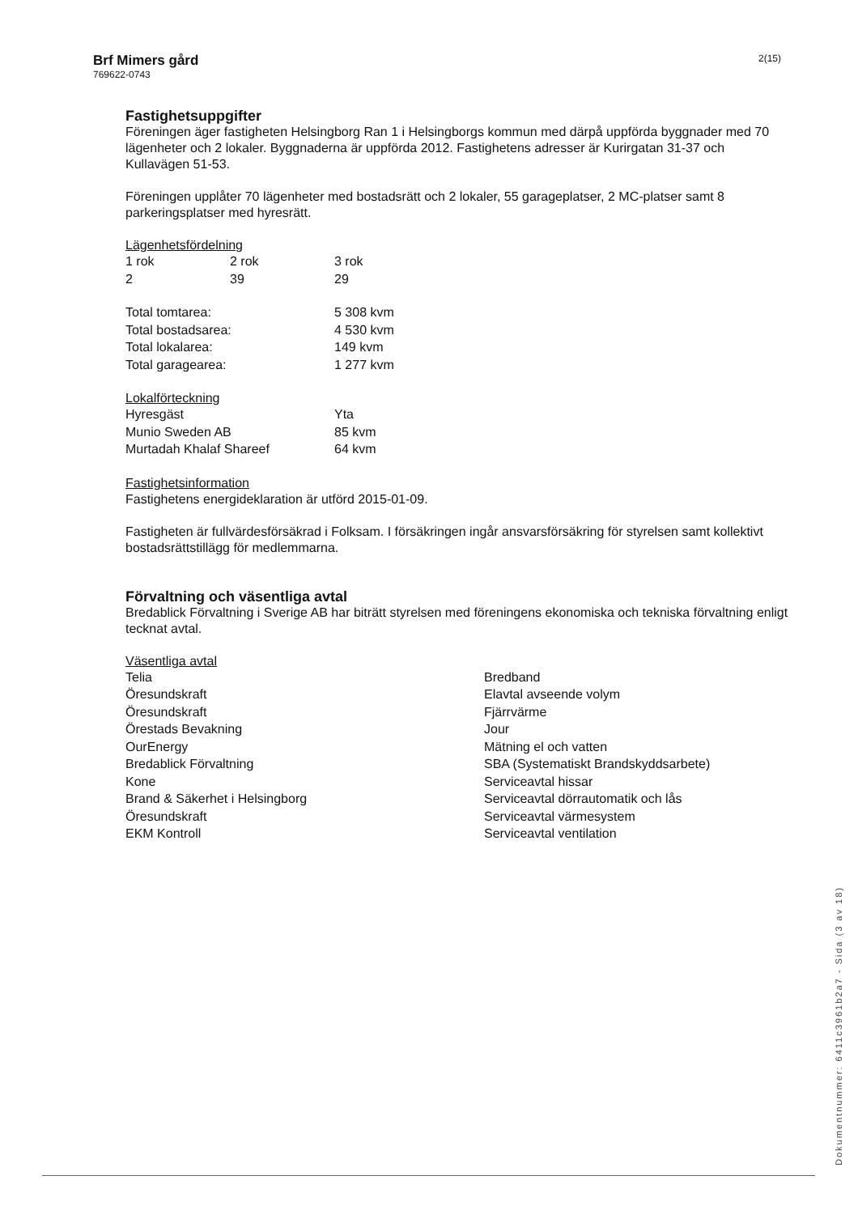Brf Mimers gård
769622-0743
2(15)
Fastighetsuppgifter
Föreningen äger fastigheten Helsingborg Ran 1 i Helsingborgs kommun med därpå uppförda byggnader med 70 lägenheter och 2 lokaler. Byggnaderna är uppförda 2012. Fastighetens adresser är Kurirgatan 31-37 och Kullavägen 51-53.
Föreningen upplåter 70 lägenheter med bostadsrätt och 2 lokaler, 55 garageplatser, 2 MC-platser samt 8 parkeringsplatser med hyresrätt.
Lägenhetsfördelning
| 1 rok | 2 rok | 3 rok |
| 2 | 39 | 29 |
| Total tomtarea: | 5 308 kvm |
| Total bostadsarea: | 4 530 kvm |
| Total lokalarea: | 149 kvm |
| Total garagearea: | 1 277 kvm |
Lokalförteckning
| Hyresgäst | Yta |
| Munio Sweden AB | 85 kvm |
| Murtadah Khalaf Shareef | 64 kvm |
Fastighetsinformation
Fastighetens energideklaration är utförd 2015-01-09.
Fastigheten är fullvärdesförsäkrad i Folksam. I försäkringen ingår ansvarsförsäkring för styrelsen samt kollektivt bostadsrättstillägg för medlemmarna.
Förvaltning och väsentliga avtal
Bredablick Förvaltning i Sverige AB har biträtt styrelsen med föreningens ekonomiska och tekniska förvaltning enligt tecknat avtal.
Väsentliga avtal
| Telia | Bredband |
| Öresundskraft | Elavtal avseende volym |
| Öresundskraft | Fjärrvärme |
| Örestads Bevakning | Jour |
| OurEnergy | Mätning el och vatten |
| Bredablick Förvaltning | SBA (Systematiskt Brandskyddsarbete) |
| Kone | Serviceavtal hissar |
| Brand & Säkerhet i Helsingborg | Serviceavtal dörrautomatik och lås |
| Öresundskraft | Serviceavtal värmesystem |
| EKM Kontroll | Serviceavtal ventilation |
Dokumentnummer: 6411c3961b2a7 - Sida (3 av 18)